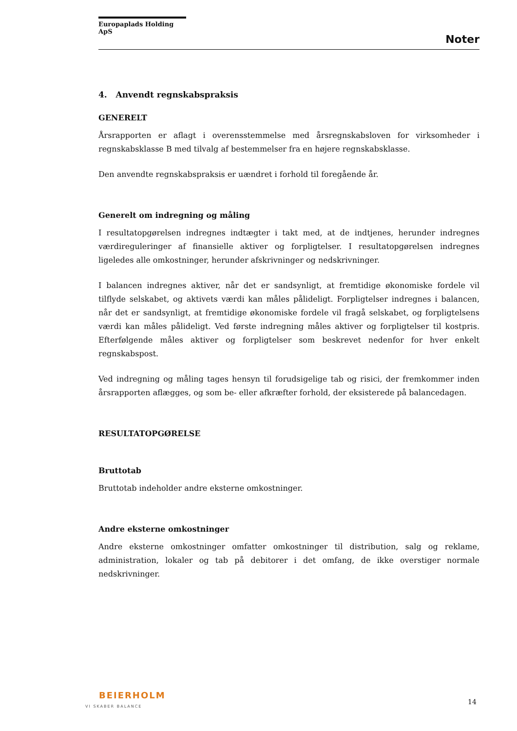Europaplads Holding ApS
Noter
4. Anvendt regnskabspraksis
GENERELT
Årsrapporten er aflagt i overensstemmelse med årsregnskabsloven for virksomheder i regnskabsklasse B med tilvalg af bestemmelser fra en højere regnskabsklasse.
Den anvendte regnskabspraksis er uændret i forhold til foregående år.
Generelt om indregning og måling
I resultatopgørelsen indregnes indtægter i takt med, at de indtjenes, herunder indregnes værdireguleringer af finansielle aktiver og forpligtelser. I resultatopgørelsen indregnes ligeledes alle omkostninger, herunder afskrivninger og nedskrivninger.
I balancen indregnes aktiver, når det er sandsynligt, at fremtidige økonomiske fordele vil tilflyde selskabet, og aktivets værdi kan måles pålideligt. Forpligtelser indregnes i balancen, når det er sandsynligt, at fremtidige økonomiske fordele vil fragå selskabet, og forpligtelsens værdi kan måles pålideligt. Ved første indregning måles aktiver og forpligtelser til kostpris. Efterfølgende måles aktiver og forpligtelser som beskrevet nedenfor for hver enkelt regnskabspost.
Ved indregning og måling tages hensyn til forudsigelige tab og risici, der fremkommer inden årsrapporten aflægges, og som be- eller afkræfter forhold, der eksisterede på balancedagen.
RESULTATOPGØRELSE
Bruttotab
Bruttotab indeholder andre eksterne omkostninger.
Andre eksterne omkostninger
Andre eksterne omkostninger omfatter omkostninger til distribution, salg og reklame, administration, lokaler og tab på debitorer i det omfang, de ikke overstiger normale nedskrivninger.
BEIERHOLM
VI SKABER BALANCE
14